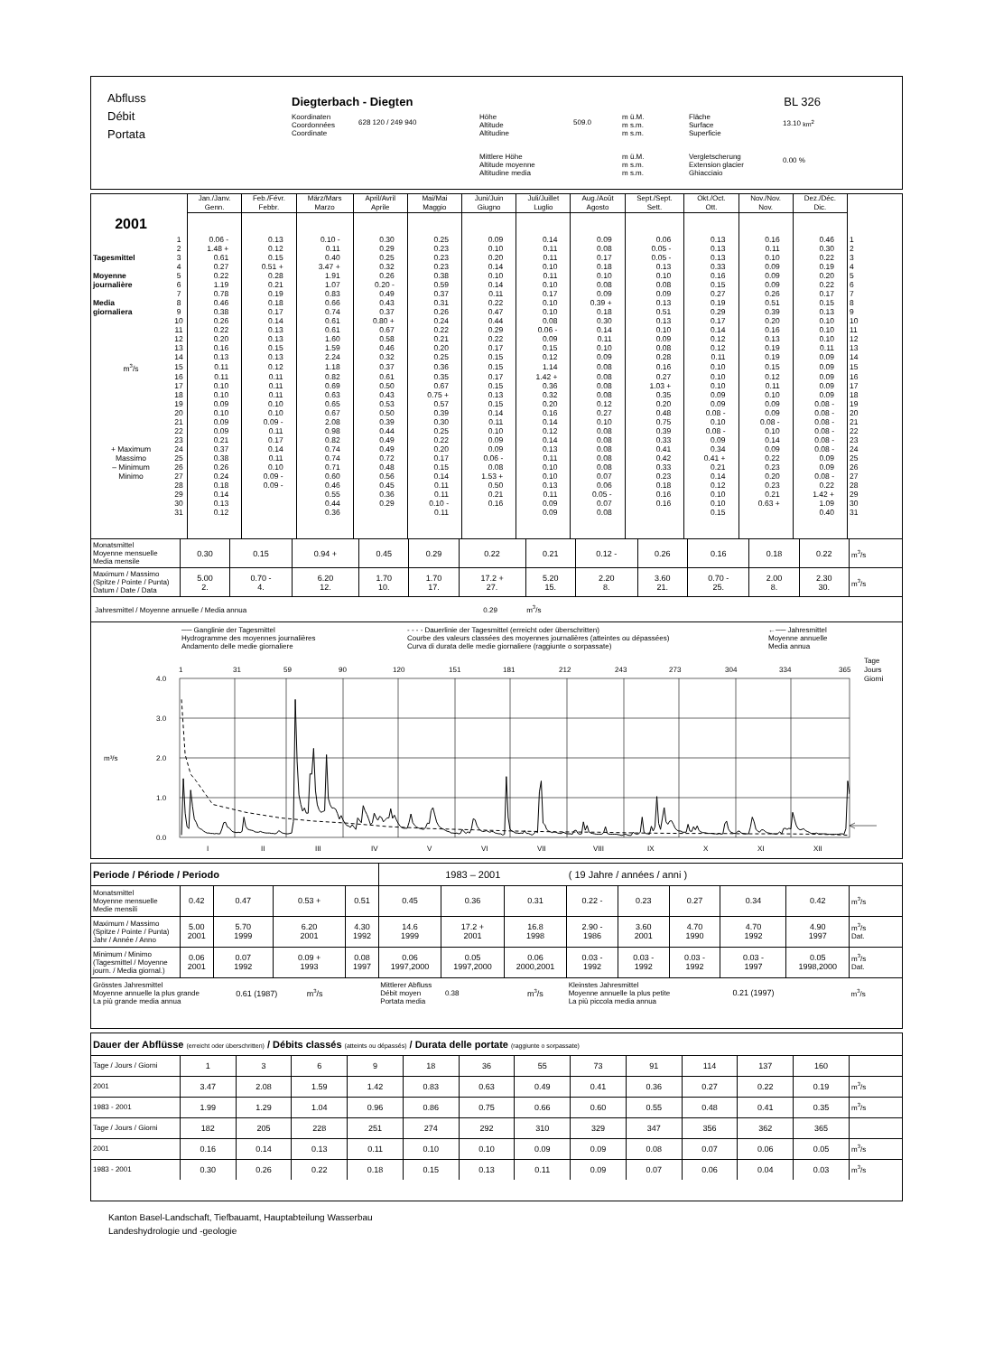| Abfluss Débit Portata | Diegterbach - Diegten | | | | | BL 326 | | |
| | Koordinaten Coordonnées Coordinate | 628 120 / 249 940 | Höhe Altitude Altitudine | 509.0 | m ü.M. m s.m. m s.m. | Fläche Surface Superficie | 13.10 km<sup>2</sup> | |
| | | | Mittlere Höhe Altitude moyenne Altitudine media | | m ü.M. m s.m. m s.m. | Vergletscherung Extension glacier Ghiacciaio | 0.00 % | |
| | | Jan./Janv. Genn. | Feb./Févr. Febbr. | März/Mars Marzo | April/Avril Aprile | Mai/Mai Maggio | Juni/Juin Giugno | Juli/Juillet Luglio | Aug./Août Agosto | Sept./Sept. Sett. | Okt./Oct. Ott. | Nov./Nov. Nov. | Dez./Déc. Dic. | |
| 2001 | | | | | | | | | | | | | | |
| | 1 | 0.06 - | 0.13 | 0.10 - | 0.30 | 0.25 | 0.09 | 0.14 | 0.09 | 0.06 | 0.13 | 0.16 | 0.46 | 1 |
| | 2 | 1.48 + | 0.12 | 0.11 | 0.29 | 0.23 | 0.10 | 0.11 | 0.08 | 0.05 - | 0.13 | 0.11 | 0.30 | 2 |
| Tagesmittel | 3 | 0.61 | 0.15 | 0.40 | 0.25 | 0.23 | 0.20 | 0.11 | 0.17 | 0.05 - | 0.13 | 0.10 | 0.22 | 3 |
| | 4 | 0.27 | 0.51 + | 3.47 + | 0.32 | 0.23 | 0.14 | 0.10 | 0.18 | 0.13 | 0.33 | 0.09 | 0.19 | 4 |
| Moyenne | 5 | 0.22 | 0.28 | 1.91 | 0.26 | 0.38 | 0.10 | 0.11 | 0.10 | 0.10 | 0.16 | 0.09 | 0.20 | 5 |
| journalière | 6 | 1.19 | 0.21 | 1.07 | 0.20 - | 0.59 | 0.14 | 0.10 | 0.08 | 0.08 | 0.15 | 0.09 | 0.22 | 6 |
| | 7 | 0.78 | 0.19 | 0.83 | 0.49 | 0.37 | 0.11 | 0.17 | 0.09 | 0.09 | 0.27 | 0.26 | 0.17 | 7 |
| Media | 8 | 0.46 | 0.18 | 0.66 | 0.43 | 0.31 | 0.22 | 0.10 | 0.39 + | 0.13 | 0.19 | 0.51 | 0.15 | 8 |
| giornaliera | 9 | 0.38 | 0.17 | 0.74 | 0.37 | 0.26 | 0.47 | 0.10 | 0.18 | 0.51 | 0.29 | 0.39 | 0.13 | 9 |
| | 10 | 0.26 | 0.14 | 0.61 | 0.80 + | 0.24 | 0.44 | 0.08 | 0.30 | 0.13 | 0.17 | 0.20 | 0.10 | 10 |
| | 11 | 0.22 | 0.13 | 0.61 | 0.67 | 0.22 | 0.29 | 0.06 - | 0.14 | 0.10 | 0.14 | 0.16 | 0.10 | 11 |
| | 12 | 0.20 | 0.13 | 1.60 | 0.58 | 0.21 | 0.22 | 0.09 | 0.11 | 0.09 | 0.12 | 0.13 | 0.10 | 12 |
| | 13 | 0.16 | 0.15 | 1.59 | 0.46 | 0.20 | 0.17 | 0.15 | 0.10 | 0.08 | 0.12 | 0.19 | 0.11 | 13 |
| | 14 | 0.13 | 0.13 | 2.24 | 0.32 | 0.25 | 0.15 | 0.12 | 0.09 | 0.28 | 0.11 | 0.19 | 0.09 | 14 |
| m<sup>3</sup>/s | 15 | 0.11 | 0.12 | 1.18 | 0.37 | 0.36 | 0.15 | 1.14 | 0.08 | 0.16 | 0.10 | 0.15 | 0.09 | 15 |
| | 16 | 0.11 | 0.11 | 0.82 | 0.61 | 0.35 | 0.17 | 1.42 + | 0.08 | 0.27 | 0.10 | 0.12 | 0.09 | 16 |
| | 17 | 0.10 | 0.11 | 0.69 | 0.50 | 0.67 | 0.15 | 0.36 | 0.08 | 1.03 + | 0.10 | 0.11 | 0.09 | 17 |
| | 18 | 0.10 | 0.11 | 0.63 | 0.43 | 0.75 + | 0.13 | 0.32 | 0.08 | 0.35 | 0.09 | 0.10 | 0.09 | 18 |
| | 19 | 0.09 | 0.10 | 0.65 | 0.53 | 0.57 | 0.15 | 0.20 | 0.12 | 0.20 | 0.09 | 0.09 | 0.08 - | 19 |
| | 20 | 0.10 | 0.10 | 0.67 | 0.50 | 0.39 | 0.14 | 0.16 | 0.27 | 0.48 | 0.08 - | 0.09 | 0.08 - | 20 |
| | 21 | 0.09 | 0.09 - | 2.08 | 0.39 | 0.30 | 0.11 | 0.14 | 0.10 | 0.75 | 0.10 | 0.08 - | 0.08 - | 21 |
| | 22 | 0.09 | 0.11 | 0.98 | 0.44 | 0.25 | 0.10 | 0.12 | 0.08 | 0.39 | 0.08 - | 0.10 | 0.08 - | 22 |
| | 23 | 0.21 | 0.17 | 0.82 | 0.49 | 0.22 | 0.09 | 0.14 | 0.08 | 0.33 | 0.09 | 0.14 | 0.08 - | 23 |
| + Maximum | 24 | 0.37 | 0.14 | 0.74 | 0.49 | 0.20 | 0.09 | 0.13 | 0.08 | 0.41 | 0.34 | 0.09 | 0.08 - | 24 |
| Massimo | 25 | 0.38 | 0.11 | 0.74 | 0.72 | 0.17 | 0.06 - | 0.11 | 0.08 | 0.42 | 0.41 + | 0.22 | 0.09 | 25 |
| – Minimum | 26 | 0.26 | 0.10 | 0.71 | 0.48 | 0.15 | 0.08 | 0.10 | 0.08 | 0.33 | 0.21 | 0.23 | 0.09 | 26 |
| Minimo | 27 | 0.24 | 0.09 - | 0.60 | 0.56 | 0.14 | 1.53 + | 0.10 | 0.07 | 0.23 | 0.14 | 0.20 | 0.08 - | 27 |
| | 28 | 0.18 | 0.09 - | 0.46 | 0.45 | 0.11 | 0.50 | 0.13 | 0.06 | 0.18 | 0.12 | 0.23 | 0.22 | 28 |
| | 29 | 0.14 | | 0.55 | 0.36 | 0.11 | 0.21 | 0.11 | 0.05 - | 0.16 | 0.10 | 0.21 | 1.42 + | 29 |
| | 30 | 0.13 | | 0.44 | 0.29 | 0.10 - | 0.16 | 0.09 | 0.07 | 0.16 | 0.10 | 0.63 + | 1.09 | 30 |
| | 31 | 0.12 | | 0.36 | | 0.11 | | 0.09 | 0.08 | | 0.15 | | 0.40 | 31 |
| Monatsmittel Moyenne mensuelle Media mensile | 0.30 | 0.15 | 0.94 + | 0.45 | 0.29 | 0.22 | 0.21 | 0.12 - | 0.26 | 0.16 | 0.18 | 0.22 | m<sup>3</sup>/s |
| Maximum / Massimo (Spitze / Pointe / Punta) Datum / Date / Data | 5.00 2. | 0.70 - 4. | 6.20 12. | 1.70 10. | 1.70 17. | 17.2 + 27. | 5.20 15. | 2.20 8. | 3.60 21. | 0.70 - 25. | 2.00 8. | 2.30 30. | m<sup>3</sup>/s |
Jahresmittel / Moyenne annuelle / Media annua 0.29 m<sup>3</sup>/s
── Ganglinie der Tagesmittel
Hydrogramme des moyennes journalières
Andamento delle medie giornaliere
- - - - Dauerlinie der Tagesmittel (erreicht oder überschritten)
Courbe des valeurs classées des moyennes journalières (atteintes ou dépassées)
Curva di durata delle medie giornaliere (raggiunte o sorpassate)
←── Jahresmittel
Moyenne annuelle
Media annua
1
31
59
90
120
151
181
212
243
273
304
334
365
Tage
Jours
Giorni
4.0
3.0
2.0
1.0
0.0
m³/s
I
II
III
IV
V
VI
VII
VIII
IX
X
XI
XII
| Periode / Période / Periodo | | | | | 1983 – 2001 | | | ( 19 Jahre / années / anni ) | | | | | |
| Monatsmittel Moyenne mensuelle Medie mensili | 0.42 | 0.47 | 0.53 + | 0.51 | 0.45 | 0.36 | 0.31 | 0.22 - | 0.23 | 0.27 | 0.34 | 0.42 | m<sup>3</sup>/s |
| Maximum / Massimo (Spitze / Pointe / Punta) Jahr / Année / Anno | 5.00 2001 | 5.70 1999 | 6.20 2001 | 4.30 1992 | 14.6 1999 | 17.2 + 2001 | 16.8 1998 | 2.90 - 1986 | 3.60 2001 | 4.70 1990 | 4.70 1992 | 4.90 1997 | m<sup>3</sup>/s Dat. |
| Minimum / Minimo (Tagesmittel / Moyenne journ. / Media giornal.) | 0.06 2001 | 0.07 1992 | 0.09 + 1993 | 0.08 1997 | 0.06 1997,2000 | 0.05 1997,2000 | 0.06 2000,2001 | 0.03 - 1992 | 0.03 - 1992 | 0.03 - 1992 | 0.03 - 1997 | 0.05 1998,2000 | m<sup>3</sup>/s Dat. |
| Grösstes Jahresmittel Moyenne annuelle la plus grande La più grande media annua | | 0.61 (1987) m<sup>3</sup>/s | | | Mittlerer Abfluss Débit moyen 0.38 Portata media | | m<sup>3</sup>/s | Kleinstes Jahresmittel Moyenne annuelle la plus petite La più piccola media annua | | | 0.21 (1997) | | m<sup>3</sup>/s |
| Dauer der Abflüsse (erreicht oder überschritten) / Débits classés (atteints ou dépassés) / Durata delle portate (raggiunte o sorpassate) | | | | | | | | | | | | | |
| Tage / Jours / Giorni | 1 | 3 | 6 | 9 | 18 | 36 | 55 | 73 | 91 | 114 | 137 | 160 | |
| 2001 | 3.47 | 2.08 | 1.59 | 1.42 | 0.83 | 0.63 | 0.49 | 0.41 | 0.36 | 0.27 | 0.22 | 0.19 | m<sup>3</sup>/s |
| 1983 - 2001 | 1.99 | 1.29 | 1.04 | 0.96 | 0.86 | 0.75 | 0.66 | 0.60 | 0.55 | 0.48 | 0.41 | 0.35 | m<sup>3</sup>/s |
| Tage / Jours / Giorni | 182 | 205 | 228 | 251 | 274 | 292 | 310 | 329 | 347 | 356 | 362 | 365 | |
| 2001 | 0.16 | 0.14 | 0.13 | 0.11 | 0.10 | 0.10 | 0.09 | 0.09 | 0.08 | 0.07 | 0.06 | 0.05 | m<sup>3</sup>/s |
| 1983 - 2001 | 0.30 | 0.26 | 0.22 | 0.18 | 0.15 | 0.13 | 0.11 | 0.09 | 0.07 | 0.06 | 0.04 | 0.03 | m<sup>3</sup>/s |
Kanton Basel-Landschaft, Tiefbauamt, Hauptabteilung Wasserbau
Landeshydrologie und -geologie